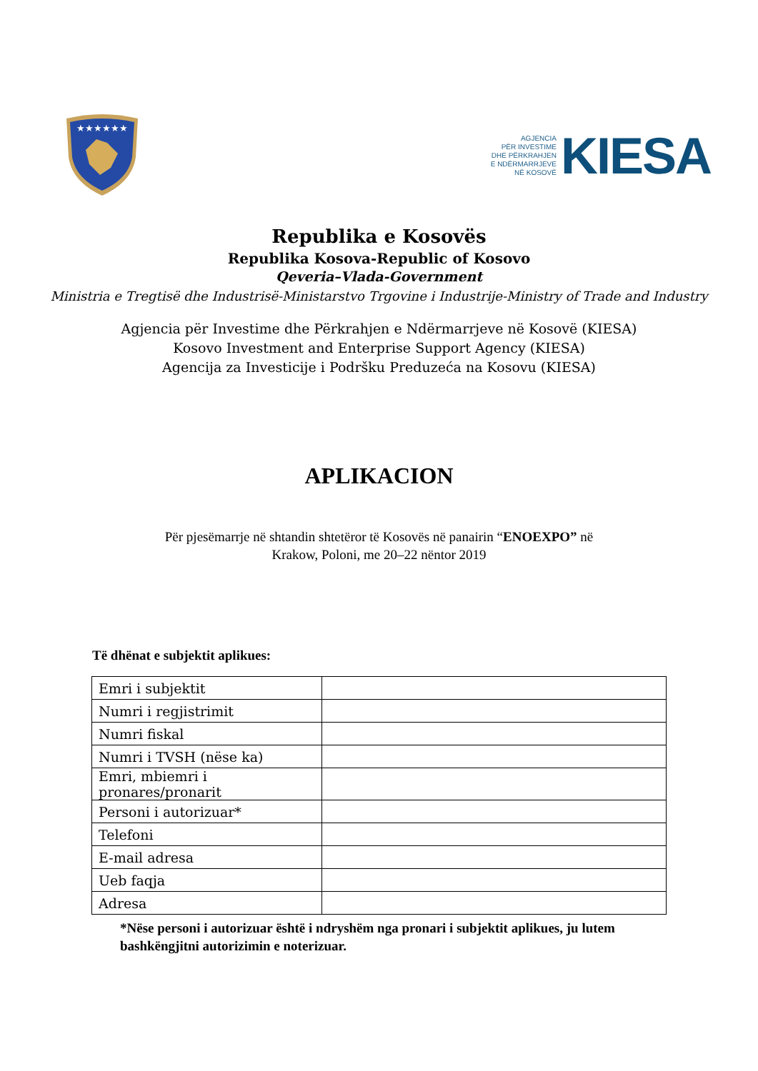★★★★★★
AGJENCIA
PËR INVESTIME
DHE PËRKRAHJEN
E NDËRMARRJEVE
NË KOSOVË
KIESA
Republika e Kosovës
Republika Kosova-Republic of Kosovo
Qeveria–Vlada-Government
Ministria e Tregtisë dhe Industrisë-Ministarstvo Trgovine i Industrije-Ministry of Trade and Industry
Agjencia për Investime dhe Përkrahjen e Ndërmarrjeve në Kosovë (KIESA)
Kosovo Investment and Enterprise Support Agency (KIESA)
Agencija za Investicije i Podršku Preduzeća na Kosovu (KIESA)
APLIKACION
Për pjesëmarrje në shtandin shtetëror të Kosovës në panairin “ENOEXPO” në
Krakow, Poloni, me 20–22 nëntor 2019
Të dhënat e subjektit aplikues:
| Emri i subjektit | |
| Numri i regjistrimit | |
| Numri fiskal | |
| Numri i TVSH (nëse ka) | |
| Emri, mbiemri i pronares/pronarit | |
| Personi i autorizuar* | |
| Telefoni | |
| E-mail adresa | |
| Ueb faqja | |
| Adresa | |
*Nëse personi i autorizuar është i ndryshëm nga pronari i subjektit aplikues, ju lutem bashkëngjitni autorizimin e noterizuar.